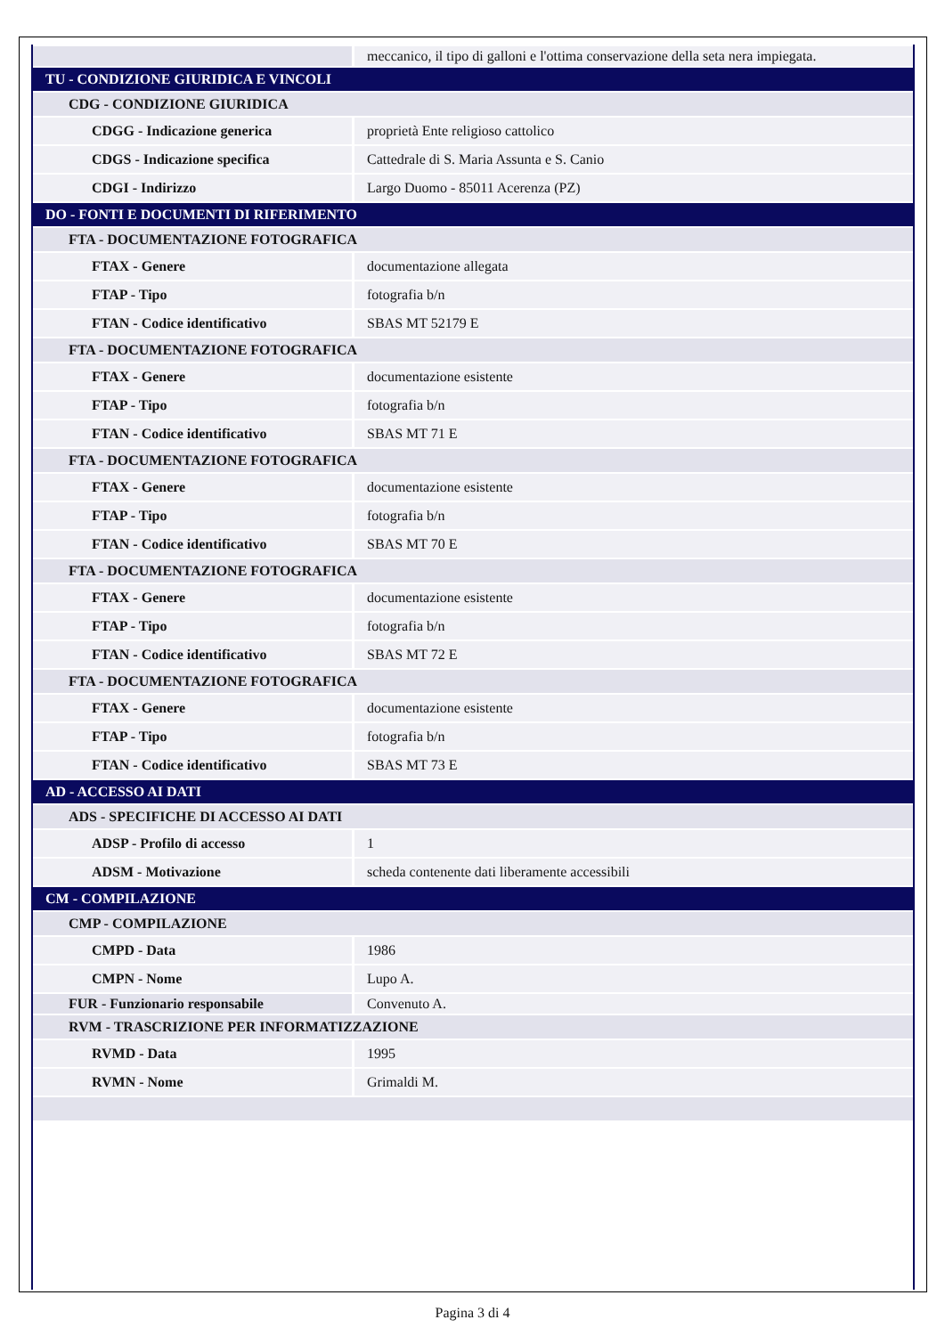| | meccanico, il tipo di galloni e l'ottima conservazione della seta nera impiegata. |
| TU - CONDIZIONE GIURIDICA E VINCOLI | |
| CDG - CONDIZIONE GIURIDICA | |
| CDGG - Indicazione generica | proprietà Ente religioso cattolico |
| CDGS - Indicazione specifica | Cattedrale di S. Maria Assunta e S. Canio |
| CDGI - Indirizzo | Largo Duomo - 85011 Acerenza (PZ) |
| DO - FONTI E DOCUMENTI DI RIFERIMENTO | |
| FTA - DOCUMENTAZIONE FOTOGRAFICA | |
| FTAX - Genere | documentazione allegata |
| FTAP - Tipo | fotografia b/n |
| FTAN - Codice identificativo | SBAS MT 52179 E |
| FTA - DOCUMENTAZIONE FOTOGRAFICA | |
| FTAX - Genere | documentazione esistente |
| FTAP - Tipo | fotografia b/n |
| FTAN - Codice identificativo | SBAS MT 71 E |
| FTA - DOCUMENTAZIONE FOTOGRAFICA | |
| FTAX - Genere | documentazione esistente |
| FTAP - Tipo | fotografia b/n |
| FTAN - Codice identificativo | SBAS MT 70 E |
| FTA - DOCUMENTAZIONE FOTOGRAFICA | |
| FTAX - Genere | documentazione esistente |
| FTAP - Tipo | fotografia b/n |
| FTAN - Codice identificativo | SBAS MT 72 E |
| FTA - DOCUMENTAZIONE FOTOGRAFICA | |
| FTAX - Genere | documentazione esistente |
| FTAP - Tipo | fotografia b/n |
| FTAN - Codice identificativo | SBAS MT 73 E |
| AD - ACCESSO AI DATI | |
| ADS - SPECIFICHE DI ACCESSO AI DATI | |
| ADSP - Profilo di accesso | 1 |
| ADSM - Motivazione | scheda contenente dati liberamente accessibili |
| CM - COMPILAZIONE | |
| CMP - COMPILAZIONE | |
| CMPD - Data | 1986 |
| CMPN - Nome | Lupo A. |
| FUR - Funzionario responsabile | Convenuto A. |
| RVM - TRASCRIZIONE PER INFORMATIZZAZIONE | |
| RVMD - Data | 1995 |
| RVMN - Nome | Grimaldi M. |
Pagina 3 di 4